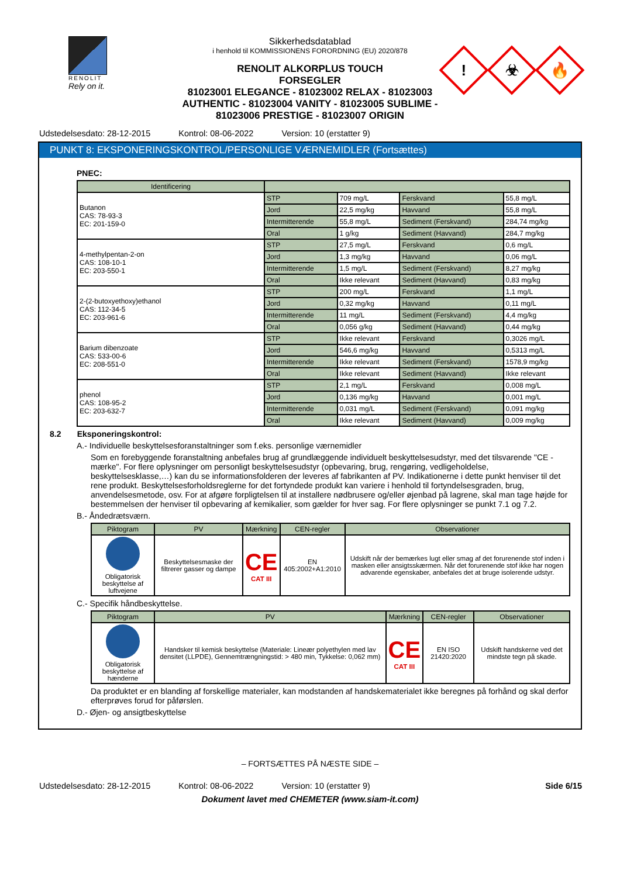RENOLIT
Rely on it.
Sikkerhedsdatablad
i henhold til KOMMISSIONENS FORORDNING (EU) 2020/878
RENOLIT ALKORPLUS TOUCH
FORSEGLER
81023001 ELEGANCE - 81023002 RELAX - 81023003 AUTHENTIC - 81023004 VANITY - 81023005 SUBLIME - 81023006 PRESTIGE - 81023007 ORIGIN
!
☣
🔥
Udstedelsesdato: 28-12-2015 Kontrol: 08-06-2022 Version: 10 (erstatter 9)
PUNKT 8: EKSPONERINGSKONTROL/PERSONLIGE VÆRNEMIDLER (Fortsættes)
PNEC:
| Identificering | | | | |
| --- | --- | --- | --- | --- |
| Butanon CAS: 78-93-3 EC: 201-159-0 | STP | 709 mg/L | Ferskvand | 55,8 mg/L |
| | Jord | 22,5 mg/kg | Havvand | 55,8 mg/L |
| | Intermitterende | 55,8 mg/L | Sediment (Ferskvand) | 284,74 mg/kg |
| | Oral | 1 g/kg | Sediment (Havvand) | 284,7 mg/kg |
| 4-methylpentan-2-on CAS: 108-10-1 EC: 203-550-1 | STP | 27,5 mg/L | Ferskvand | 0,6 mg/L |
| | Jord | 1,3 mg/kg | Havvand | 0,06 mg/L |
| | Intermitterende | 1,5 mg/L | Sediment (Ferskvand) | 8,27 mg/kg |
| | Oral | Ikke relevant | Sediment (Havvand) | 0,83 mg/kg |
| 2-(2-butoxyethoxy)ethanol CAS: 112-34-5 EC: 203-961-6 | STP | 200 mg/L | Ferskvand | 1,1 mg/L |
| | Jord | 0,32 mg/kg | Havvand | 0,11 mg/L |
| | Intermitterende | 11 mg/L | Sediment (Ferskvand) | 4,4 mg/kg |
| | Oral | 0,056 g/kg | Sediment (Havvand) | 0,44 mg/kg |
| Barium dibenzoate CAS: 533-00-6 EC: 208-551-0 | STP | Ikke relevant | Ferskvand | 0,3026 mg/L |
| | Jord | 546,6 mg/kg | Havvand | 0,5313 mg/L |
| | Intermitterende | Ikke relevant | Sediment (Ferskvand) | 1578,9 mg/kg |
| | Oral | Ikke relevant | Sediment (Havvand) | Ikke relevant |
| phenol CAS: 108-95-2 EC: 203-632-7 | STP | 2,1 mg/L | Ferskvand | 0,008 mg/L |
| | Jord | 0,136 mg/kg | Havvand | 0,001 mg/L |
| | Intermitterende | 0,031 mg/L | Sediment (Ferskvand) | 0,091 mg/kg |
| | Oral | Ikke relevant | Sediment (Havvand) | 0,009 mg/kg |
8.2 Eksponeringskontrol:
A.- Individuelle beskyttelsesforanstaltninger som f.eks. personlige værnemidler
Som en forebyggende foranstaltning anbefales brug af grundlæggende individuelt beskyttelsesudstyr, med det tilsvarende "CE -mærke". For flere oplysninger om personligt beskyttelsesudstyr (opbevaring, brug, rengøring, vedligeholdelse, beskyttelsesklasse,…) kan du se informationsfolderen der leveres af fabrikanten af PV. Indikationerne i dette punkt henviser til det rene produkt. Beskyttelsesforholdsreglerne for det fortyndede produkt kan variere i henhold til fortyndelsesgraden, brug, anvendelsesmetode, osv. For at afgøre forpligtelsen til at installere nødbrusere og/eller øjenbad på lagrene, skal man tage højde for bestemmelsen der henviser til opbevaring af kemikalier, som gælder for hver sag. For flere oplysninger se punkt 7.1 og 7.2.
B.- Åndedrætsværn.
| Piktogram | PV | Mærkning | CEN-regler | Observationer |
| --- | --- | --- | --- | --- |
| Obligatorisk beskyttelse af luftvejene | Beskyttelsesmaske der filtrerer gasser og dampe | CE CAT III | EN 405:2002+A1:2010 | Udskift når der bemærkes lugt eller smag af det forurenende stof inden i masken eller ansigtsskærmen. Når det forurenende stof ikke har nogen advarende egenskaber, anbefales det at bruge isolerende udstyr. |
C.- Specifik håndbeskyttelse.
| Piktogram | PV | Mærkning | CEN-regler | Observationer |
| --- | --- | --- | --- | --- |
| Obligatorisk beskyttelse af hænderne | Handsker til kemisk beskyttelse (Materiale: Lineær polyethylen med lav densitet (LLPDE), Gennemtrængningstid: > 480 min, Tykkelse: 0,062 mm) | CE CAT III | EN ISO 21420:2020 | Udskift handskerne ved det mindste tegn på skade. |
Da produktet er en blanding af forskellige materialer, kan modstanden af handskematerialet ikke beregnes på forhånd og skal derfor efterprøves forud for påførslen.
D.- Øjen- og ansigtbeskyttelse
– FORTSÆTTES PÅ NÆSTE SIDE –
Udstedelsesdato: 28-12-2015 Kontrol: 08-06-2022 Version: 10 (erstatter 9) Side 6/15
Dokument lavet med CHEMETER (www.siam-it.com)